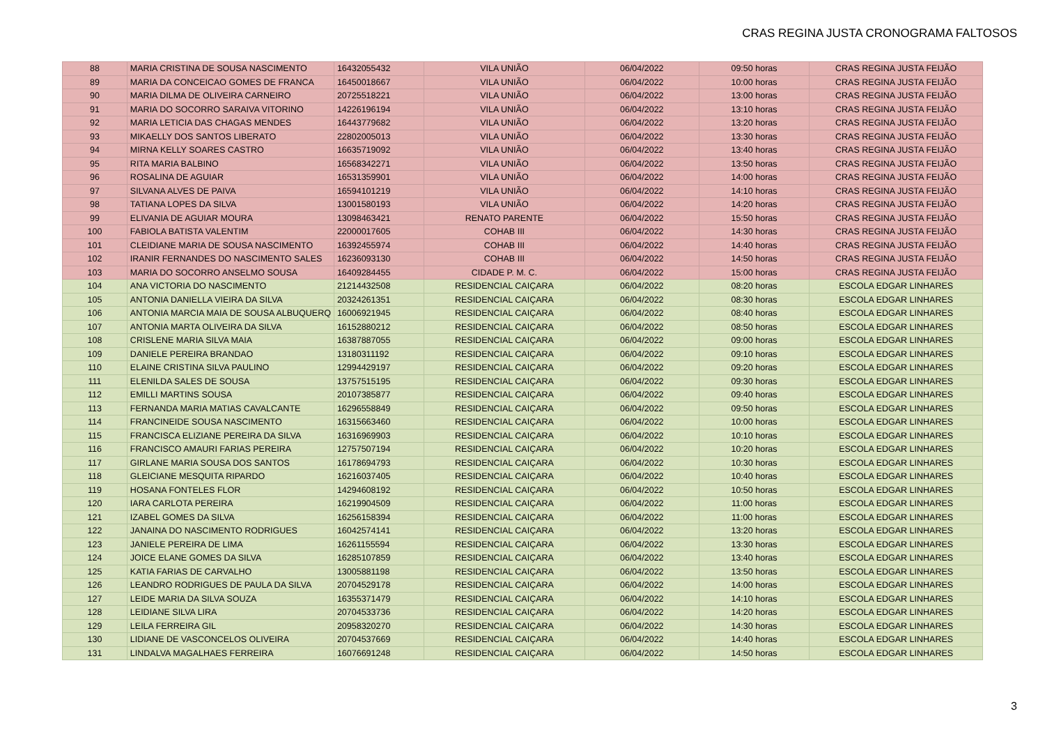CRAS REGINA JUSTA CRONOGRAMA FALTOSOS
| 88 | MARIA CRISTINA DE SOUSA NASCIMENTO | 16432055432 | VILA UNIÃO | 06/04/2022 | 09:50 horas | CRAS REGINA JUSTA FEIJÃO |
| 89 | MARIA DA CONCEICAO GOMES DE FRANCA | 16450018667 | VILA UNIÃO | 06/04/2022 | 10:00 horas | CRAS REGINA JUSTA FEIJÃO |
| 90 | MARIA DILMA DE OLIVEIRA CARNEIRO | 20725518221 | VILA UNIÃO | 06/04/2022 | 13:00 horas | CRAS REGINA JUSTA FEIJÃO |
| 91 | MARIA DO SOCORRO SARAIVA VITORINO | 14226196194 | VILA UNIÃO | 06/04/2022 | 13:10 horas | CRAS REGINA JUSTA FEIJÃO |
| 92 | MARIA LETICIA DAS CHAGAS MENDES | 16443779682 | VILA UNIÃO | 06/04/2022 | 13:20 horas | CRAS REGINA JUSTA FEIJÃO |
| 93 | MIKAELLY DOS SANTOS LIBERATO | 22802005013 | VILA UNIÃO | 06/04/2022 | 13:30 horas | CRAS REGINA JUSTA FEIJÃO |
| 94 | MIRNA KELLY SOARES CASTRO | 16635719092 | VILA UNIÃO | 06/04/2022 | 13:40 horas | CRAS REGINA JUSTA FEIJÃO |
| 95 | RITA MARIA BALBINO | 16568342271 | VILA UNIÃO | 06/04/2022 | 13:50 horas | CRAS REGINA JUSTA FEIJÃO |
| 96 | ROSALINA DE AGUIAR | 16531359901 | VILA UNIÃO | 06/04/2022 | 14:00 horas | CRAS REGINA JUSTA FEIJÃO |
| 97 | SILVANA ALVES DE PAIVA | 16594101219 | VILA UNIÃO | 06/04/2022 | 14:10 horas | CRAS REGINA JUSTA FEIJÃO |
| 98 | TATIANA LOPES DA SILVA | 13001580193 | VILA UNIÃO | 06/04/2022 | 14:20 horas | CRAS REGINA JUSTA FEIJÃO |
| 99 | ELIVANIA DE AGUIAR MOURA | 13098463421 | RENATO PARENTE | 06/04/2022 | 15:50 horas | CRAS REGINA JUSTA FEIJÃO |
| 100 | FABIOLA BATISTA VALENTIM | 22000017605 | COHAB III | 06/04/2022 | 14:30 horas | CRAS REGINA JUSTA FEIJÃO |
| 101 | CLEIDIANE MARIA DE SOUSA NASCIMENTO | 16392455974 | COHAB III | 06/04/2022 | 14:40 horas | CRAS REGINA JUSTA FEIJÃO |
| 102 | IRANIR FERNANDES DO NASCIMENTO SALES | 16236093130 | COHAB III | 06/04/2022 | 14:50 horas | CRAS REGINA JUSTA FEIJÃO |
| 103 | MARIA DO SOCORRO ANSELMO SOUSA | 16409284455 | CIDADE P. M. C. | 06/04/2022 | 15:00 horas | CRAS REGINA JUSTA FEIJÃO |
| 104 | ANA VICTORIA DO NASCIMENTO | 21214432508 | RESIDENCIAL CAIÇARA | 06/04/2022 | 08:20 horas | ESCOLA EDGAR LINHARES |
| 105 | ANTONIA DANIELLA VIEIRA DA SILVA | 20324261351 | RESIDENCIAL CAIÇARA | 06/04/2022 | 08:30 horas | ESCOLA EDGAR LINHARES |
| 106 | ANTONIA MARCIA MAIA DE SOUSA ALBUQUERQ | 16006921945 | RESIDENCIAL CAIÇARA | 06/04/2022 | 08:40 horas | ESCOLA EDGAR LINHARES |
| 107 | ANTONIA MARTA OLIVEIRA DA SILVA | 16152880212 | RESIDENCIAL CAIÇARA | 06/04/2022 | 08:50 horas | ESCOLA EDGAR LINHARES |
| 108 | CRISLENE MARIA SILVA MAIA | 16387887055 | RESIDENCIAL CAIÇARA | 06/04/2022 | 09:00 horas | ESCOLA EDGAR LINHARES |
| 109 | DANIELE PEREIRA BRANDAO | 13180311192 | RESIDENCIAL CAIÇARA | 06/04/2022 | 09:10 horas | ESCOLA EDGAR LINHARES |
| 110 | ELAINE CRISTINA SILVA PAULINO | 12994429197 | RESIDENCIAL CAIÇARA | 06/04/2022 | 09:20 horas | ESCOLA EDGAR LINHARES |
| 111 | ELENILDA SALES DE SOUSA | 13757515195 | RESIDENCIAL CAIÇARA | 06/04/2022 | 09:30 horas | ESCOLA EDGAR LINHARES |
| 112 | EMILLI MARTINS SOUSA | 20107385877 | RESIDENCIAL CAIÇARA | 06/04/2022 | 09:40 horas | ESCOLA EDGAR LINHARES |
| 113 | FERNANDA MARIA MATIAS CAVALCANTE | 16296558849 | RESIDENCIAL CAIÇARA | 06/04/2022 | 09:50 horas | ESCOLA EDGAR LINHARES |
| 114 | FRANCINEIDE SOUSA NASCIMENTO | 16315663460 | RESIDENCIAL CAIÇARA | 06/04/2022 | 10:00 horas | ESCOLA EDGAR LINHARES |
| 115 | FRANCISCA ELIZIANE PEREIRA DA SILVA | 16316969903 | RESIDENCIAL CAIÇARA | 06/04/2022 | 10:10 horas | ESCOLA EDGAR LINHARES |
| 116 | FRANCISCO AMAURI FARIAS PEREIRA | 12757507194 | RESIDENCIAL CAIÇARA | 06/04/2022 | 10:20 horas | ESCOLA EDGAR LINHARES |
| 117 | GIRLANE MARIA SOUSA DOS SANTOS | 16178694793 | RESIDENCIAL CAIÇARA | 06/04/2022 | 10:30 horas | ESCOLA EDGAR LINHARES |
| 118 | GLEICIANE MESQUITA RIPARDO | 16216037405 | RESIDENCIAL CAIÇARA | 06/04/2022 | 10:40 horas | ESCOLA EDGAR LINHARES |
| 119 | HOSANA FONTELES FLOR | 14294608192 | RESIDENCIAL CAIÇARA | 06/04/2022 | 10:50 horas | ESCOLA EDGAR LINHARES |
| 120 | IARA CARLOTA PEREIRA | 16219904509 | RESIDENCIAL CAIÇARA | 06/04/2022 | 11:00 horas | ESCOLA EDGAR LINHARES |
| 121 | IZABEL GOMES DA SILVA | 16256158394 | RESIDENCIAL CAIÇARA | 06/04/2022 | 11:00 horas | ESCOLA EDGAR LINHARES |
| 122 | JANAINA DO NASCIMENTO RODRIGUES | 16042574141 | RESIDENCIAL CAIÇARA | 06/04/2022 | 13:20 horas | ESCOLA EDGAR LINHARES |
| 123 | JANIELE PEREIRA DE LIMA | 16261155594 | RESIDENCIAL CAIÇARA | 06/04/2022 | 13:30 horas | ESCOLA EDGAR LINHARES |
| 124 | JOICE ELANE GOMES DA SILVA | 16285107859 | RESIDENCIAL CAIÇARA | 06/04/2022 | 13:40 horas | ESCOLA EDGAR LINHARES |
| 125 | KATIA FARIAS DE CARVALHO | 13005881198 | RESIDENCIAL CAIÇARA | 06/04/2022 | 13:50 horas | ESCOLA EDGAR LINHARES |
| 126 | LEANDRO RODRIGUES DE PAULA DA SILVA | 20704529178 | RESIDENCIAL CAIÇARA | 06/04/2022 | 14:00 horas | ESCOLA EDGAR LINHARES |
| 127 | LEIDE MARIA DA SILVA SOUZA | 16355371479 | RESIDENCIAL CAIÇARA | 06/04/2022 | 14:10 horas | ESCOLA EDGAR LINHARES |
| 128 | LEIDIANE SILVA LIRA | 20704533736 | RESIDENCIAL CAIÇARA | 06/04/2022 | 14:20 horas | ESCOLA EDGAR LINHARES |
| 129 | LEILA FERREIRA GIL | 20958320270 | RESIDENCIAL CAIÇARA | 06/04/2022 | 14:30 horas | ESCOLA EDGAR LINHARES |
| 130 | LIDIANE DE VASCONCELOS OLIVEIRA | 20704537669 | RESIDENCIAL CAIÇARA | 06/04/2022 | 14:40 horas | ESCOLA EDGAR LINHARES |
| 131 | LINDALVA MAGALHAES FERREIRA | 16076691248 | RESIDENCIAL CAIÇARA | 06/04/2022 | 14:50 horas | ESCOLA EDGAR LINHARES |
3